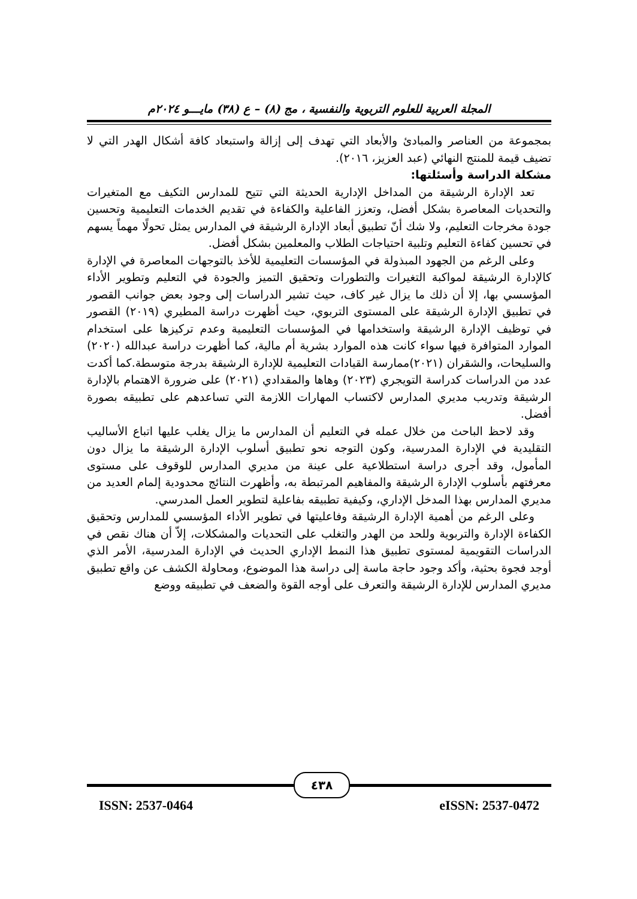المجلة العربية للعلوم التربوية والنفسية ، مج (٨) – ع (٣٨) مايـــو ٢٠٢٤م
بمجموعة من العناصر والمبادئ والأبعاد التي تهدف إلى إزالة واستبعاد كافة أشكال الهدر التي لا تضيف قيمة للمنتج النهائي (عبد العزيز، ٢٠١٦).
مشكلة الدراسة وأسئلتها:
تعد الإدارة الرشيقة من المداخل الإدارية الحديثة التي تتيح للمدارس التكيف مع المتغيرات والتحديات المعاصرة بشكل أفضل، وتعزز الفاعلية والكفاءة في تقديم الخدمات التعليمية وتحسين جودة مخرجات التعليم، ولا شك أنّ تطبيق أبعاد الإدارة الرشيقة في المدارس يمثل تحولًا مهماً يسهم في تحسين كفاءة التعليم وتلبية احتياجات الطلاب والمعلمين بشكل أفضل.
وعلى الرغم من الجهود المبذولة في المؤسسات التعليمية للأخذ بالتوجهات المعاصرة في الإدارة كالإدارة الرشيقة لمواكبة التغيرات والتطورات وتحقيق التميز والجودة في التعليم وتطوير الأداء المؤسسي بها، إلا أن ذلك ما يزال غير كاف، حيث تشير الدراسات إلى وجود بعض جوانب القصور في تطبيق الإدارة الرشيقة على المستوى التربوي، حيث أظهرت دراسة المطيري (٢٠١٩) القصور في توظيف الإدارة الرشيقة واستخدامها في المؤسسات التعليمية وعدم تركيزها على استخدام الموارد المتوافرة فيها سواء كانت هذه الموارد بشرية أم مالية، كما أظهرت دراسة عبدالله (٢٠٢٠) والسليحات، والشقران (٢٠٢١)ممارسة القيادات التعليمية للإدارة الرشيقة بدرجة متوسطة.كما أكدت عدد من الدراسات كدراسة التويجري (٢٠٢٣) وهاها والمقدادي (٢٠٢١) على ضرورة الاهتمام بالإدارة الرشيقة وتدريب مديري المدارس لاكتساب المهارات اللازمة التي تساعدهم على تطبيقه بصورة أفضل.
وقد لاحظ الباحث من خلال عمله في التعليم أن المدارس ما يزال يغلب عليها اتباع الأساليب التقليدية في الإدارة المدرسية، وكون التوجه نحو تطبيق أسلوب الإدارة الرشيقة ما يزال دون المأمول، وقد أجرى دراسة استطلاعية على عينة من مديري المدارس للوقوف على مستوى معرفتهم بأسلوب الإدارة الرشيقة والمفاهيم المرتبطة به، وأظهرت النتائج محدودية إلمام العديد من مديري المدارس بهذا المدخل الإداري، وكيفية تطبيقه بفاعلية لتطوير العمل المدرسي.
وعلى الرغم من أهمية الإدارة الرشيقة وفاعليتها في تطوير الأداء المؤسسي للمدارس وتحقيق الكفاءة الإدارة والتربوية وللحد من الهدر والتغلب على التحديات والمشكلات، إلاّ أن هناك نقص في الدراسات التقويمية لمستوى تطبيق هذا النمط الإداري الحديث في الإدارة المدرسية، الأمر الذي أوجد فجوة بحثية، وأكد وجود حاجة ماسة إلى دراسة هذا الموضوع، ومحاولة الكشف عن واقع تطبيق مديري المدارس للإدارة الرشيقة والتعرف على أوجه القوة والضعف في تطبيقه ووضع
٤٣٨
ISSN: 2537-0464 eISSN: 2537-0472